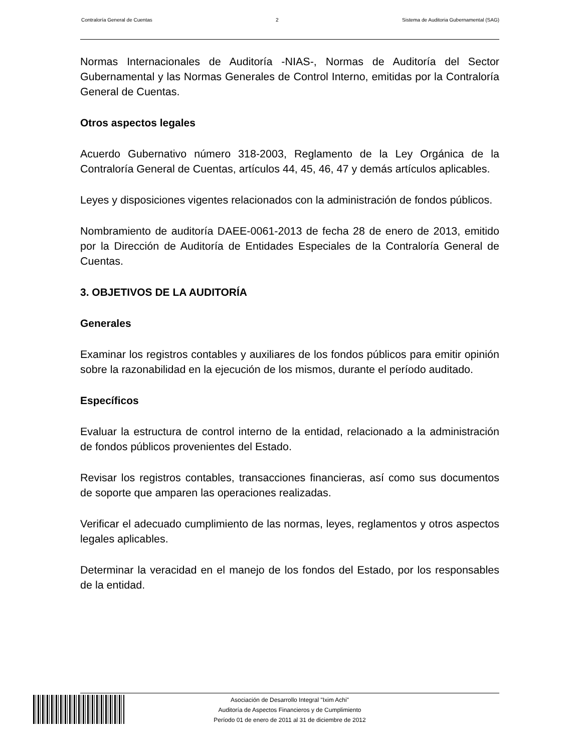Contraloría General de Cuentas 2 Sistema de Auditoria Gubernamental (SAG)
Normas Internacionales de Auditoría -NIAS-, Normas de Auditoría del Sector Gubernamental y las Normas Generales de Control Interno, emitidas por la Contraloría General de Cuentas.
Otros aspectos legales
Acuerdo Gubernativo número 318-2003, Reglamento de la Ley Orgánica de la Contraloría General de Cuentas, artículos 44, 45, 46, 47 y demás artículos aplicables.
Leyes y disposiciones vigentes relacionados con la administración de fondos públicos.
Nombramiento de auditoría DAEE-0061-2013 de fecha 28 de enero de 2013, emitido por la Dirección de Auditoría de Entidades Especiales de la Contraloría General de Cuentas.
3. OBJETIVOS DE LA AUDITORÍA
Generales
Examinar los registros contables y auxiliares de los fondos públicos para emitir opinión sobre la razonabilidad en la ejecución de los mismos, durante el período auditado.
Específicos
Evaluar la estructura de control interno de la entidad, relacionado a la administración de fondos públicos provenientes del Estado.
Revisar los registros contables, transacciones financieras, así como sus documentos de soporte que amparen las operaciones realizadas.
Verificar el adecuado cumplimiento de las normas, leyes, reglamentos y otros aspectos legales aplicables.
Determinar la veracidad en el manejo de los fondos del Estado, por los responsables de la entidad.
Asociación de Desarrollo Integral "Ixim Achi"
Auditoría de Aspectos Financieros y de Cumplimiento
Período 01 de enero de 2011 al 31 de diciembre de 2012